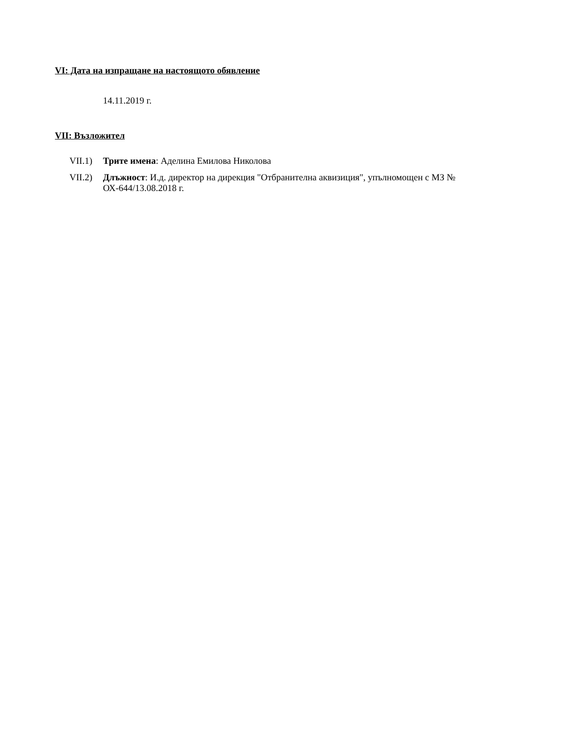VI: Дата на изпращане на настоящото обявление
14.11.2019 г.
VII: Възложител
VII.1) Трите имена: Аделина Емилова Николова
VII.2) Длъжност: И.д. директор на дирекция "Отбранителна аквизиция", упълномощен с МЗ № ОХ-644/13.08.2018 г.